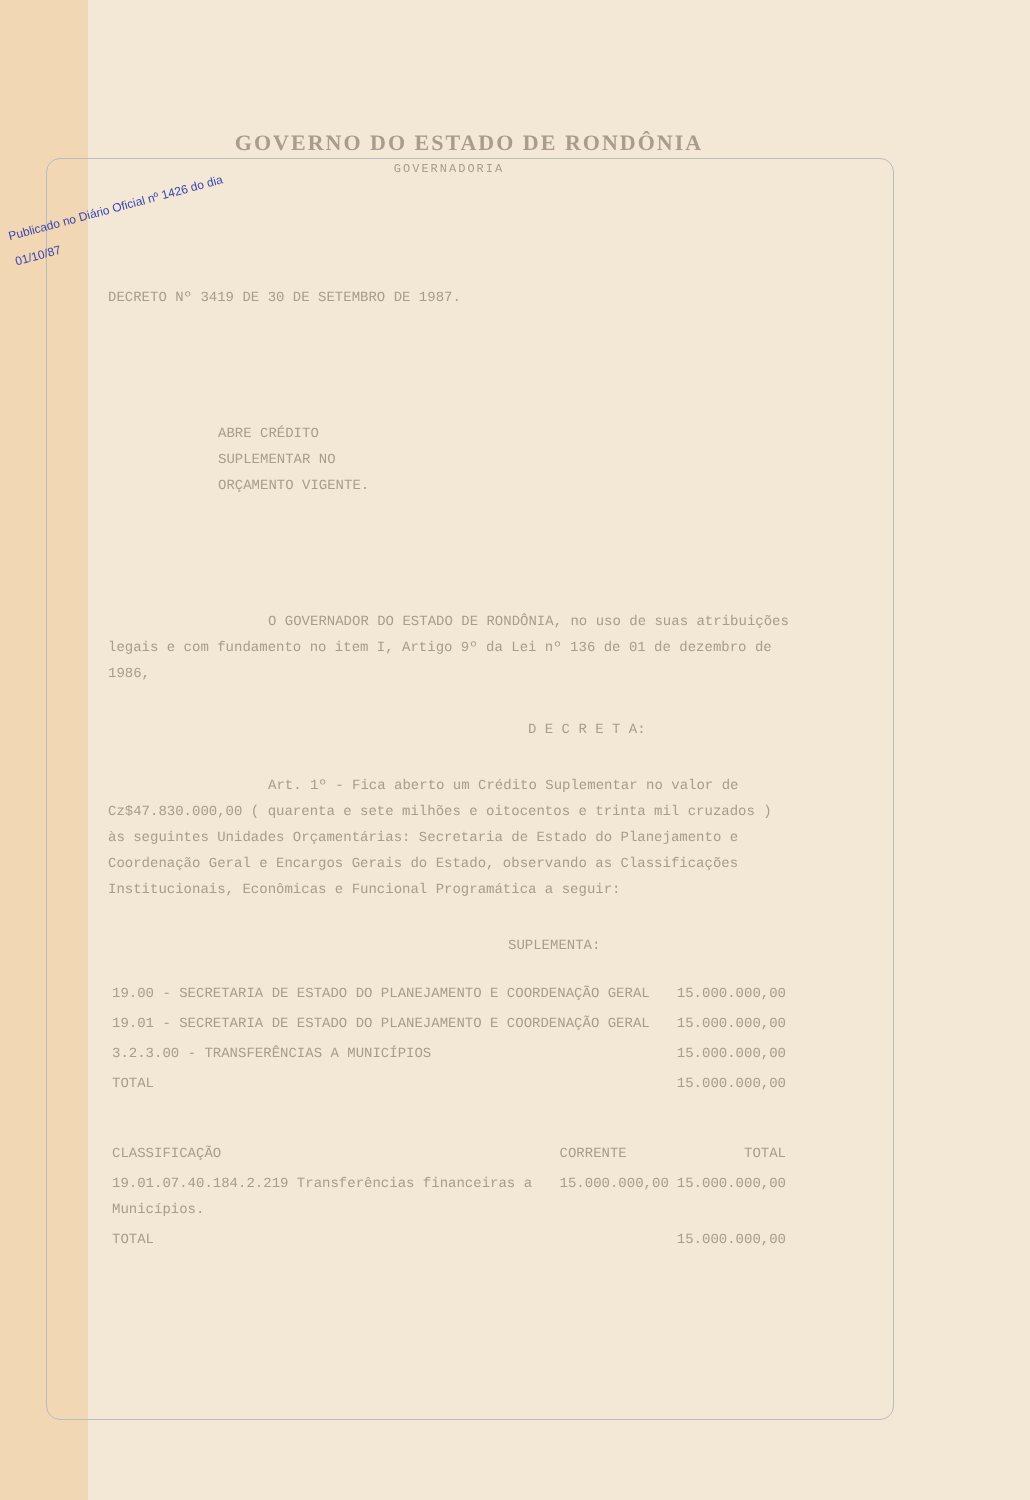GOVERNO DO ESTADO DE RONDÔNIA
GOVERNADORIA
Publicado no Diário Oficial nº 1426 do dia 01/10/87
DECRETO Nº 3419 DE 30 DE SETEMBRO DE 1987.
ABRE CRÉDITO SUPLEMENTAR NO ORÇAMENTO VIGENTE.
O GOVERNADOR DO ESTADO DE RONDÔNIA, no uso de suas atribuições legais e com fundamento no item I, Artigo 9º da Lei nº 136 de 01 de dezembro de 1986,
D E C R E T A:
Art. 1º - Fica aberto um Crédito Suplementar no valor de Cz$47.830.000,00 ( quarenta e sete milhões e oitocentos e trinta mil cruzados ) às seguintes Unidades Orçamentárias: Secretaria de Estado do Planejamento e Coordenação Geral e Encargos Gerais do Estado, observando as Classificações Institucionais, Econômicas e Funcional Programática a seguir:
SUPLEMENTA:
| 19.00 - SECRETARIA DE ESTADO DO PLANEJAMENTO E COORDENAÇÃO GERAL | 15.000.000,00 |
| 19.01 - SECRETARIA DE ESTADO DO PLANEJAMENTO E COORDENAÇÃO GERAL | 15.000.000,00 |
| 3.2.3.00 - TRANSFERÊNCIAS A MUNICÍPIOS | 15.000.000,00 |
| TOTAL | 15.000.000,00 |
| CLASSIFICAÇÃO | CORRENTE | TOTAL |
| 19.01.07.40.184.2.219 Transferências financeiras a Municípios. | 15.000.000,00 | 15.000.000,00 |
| TOTAL | | 15.000.000,00 |